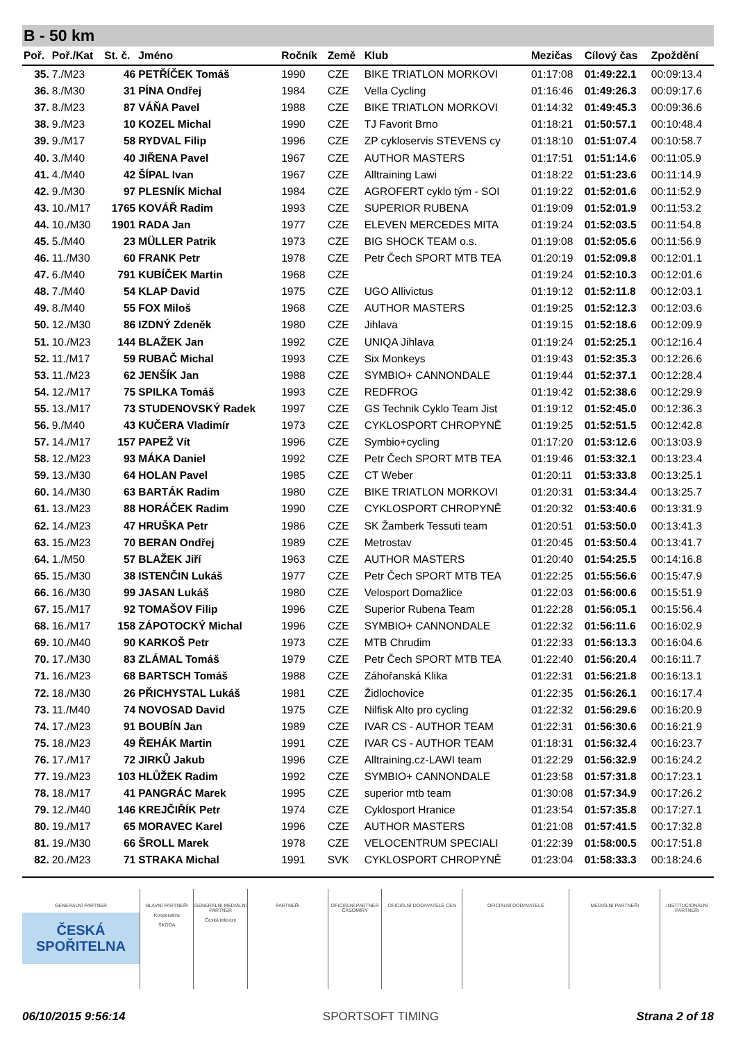B - 50 km
| Poř. | Poř./Kat | St. č. | Jméno | Ročník | Země | Klub | Mezičas | Cílový čas | Zpoždění |
| --- | --- | --- | --- | --- | --- | --- | --- | --- | --- |
| 35. | 7./M23 | 46 | PETŘÍČEK Tomáš | 1990 | CZE | BIKE TRIATLON MORKOVI | 01:17:08 | 01:49:22.1 | 00:09:13.4 |
| 36. | 8./M30 | 31 | PÍNA Ondřej | 1984 | CZE | Vella Cycling | 01:16:46 | 01:49:26.3 | 00:09:17.6 |
| 37. | 8./M23 | 87 | VÁŇA Pavel | 1988 | CZE | BIKE TRIATLON MORKOVI | 01:14:32 | 01:49:45.3 | 00:09:36.6 |
| 38. | 9./M23 | 10 | KOZEL Michal | 1990 | CZE | TJ Favorit Brno | 01:18:21 | 01:50:57.1 | 00:10:48.4 |
| 39. | 9./M17 | 58 | RYDVAL Filip | 1996 | CZE | ZP cykloservis STEVENS cy | 01:18:10 | 01:51:07.4 | 00:10:58.7 |
| 40. | 3./M40 | 40 | JIŘENA Pavel | 1967 | CZE | AUTHOR MASTERS | 01:17:51 | 01:51:14.6 | 00:11:05.9 |
| 41. | 4./M40 | 42 | ŠÍPAL Ivan | 1967 | CZE | Alltraining Lawi | 01:18:22 | 01:51:23.6 | 00:11:14.9 |
| 42. | 9./M30 | 97 | PLESNÍK Michal | 1984 | CZE | AGROFERT cyklo tým - SOI | 01:19:22 | 01:52:01.6 | 00:11:52.9 |
| 43. | 10./M17 | 1765 | KOVÁŘ Radim | 1993 | CZE | SUPERIOR RUBENA | 01:19:09 | 01:52:01.9 | 00:11:53.2 |
| 44. | 10./M30 | 1901 | RADA Jan | 1977 | CZE | ELEVEN MERCEDES MITA | 01:19:24 | 01:52:03.5 | 00:11:54.8 |
| 45. | 5./M40 | 23 | MÜLLER Patrik | 1973 | CZE | BIG SHOCK TEAM o.s. | 01:19:08 | 01:52:05.6 | 00:11:56.9 |
| 46. | 11./M30 | 60 | FRANK Petr | 1978 | CZE | Petr Čech SPORT MTB TEA | 01:20:19 | 01:52:09.8 | 00:12:01.1 |
| 47. | 6./M40 | 791 | KUBÍČEK Martin | 1968 | CZE | | 01:19:24 | 01:52:10.3 | 00:12:01.6 |
| 48. | 7./M40 | 54 | KLAP David | 1975 | CZE | UGO Allivictus | 01:19:12 | 01:52:11.8 | 00:12:03.1 |
| 49. | 8./M40 | 55 | FOX Miloš | 1968 | CZE | AUTHOR MASTERS | 01:19:25 | 01:52:12.3 | 00:12:03.6 |
| 50. | 12./M30 | 86 | IZDNÝ Zdeněk | 1980 | CZE | Jihlava | 01:19:15 | 01:52:18.6 | 00:12:09.9 |
| 51. | 10./M23 | 144 | BLAŽEK Jan | 1992 | CZE | UNIQA Jihlava | 01:19:24 | 01:52:25.1 | 00:12:16.4 |
| 52. | 11./M17 | 59 | RUBAČ Michal | 1993 | CZE | Six Monkeys | 01:19:43 | 01:52:35.3 | 00:12:26.6 |
| 53. | 11./M23 | 62 | JENŠÍK Jan | 1988 | CZE | SYMBIO+ CANNONDALE | 01:19:44 | 01:52:37.1 | 00:12:28.4 |
| 54. | 12./M17 | 75 | SPILKA Tomáš | 1993 | CZE | REDFROG | 01:19:42 | 01:52:38.6 | 00:12:29.9 |
| 55. | 13./M17 | 73 | STUDENOVSKÝ Radek | 1997 | CZE | GS Technik Cyklo Team Jist | 01:19:12 | 01:52:45.0 | 00:12:36.3 |
| 56. | 9./M40 | 43 | KUČERA Vladimír | 1973 | CZE | CYKLOSPORT CHROPYNĚ | 01:19:25 | 01:52:51.5 | 00:12:42.8 |
| 57. | 14./M17 | 157 | PAPEŽ Vít | 1996 | CZE | Symbio+cycling | 01:17:20 | 01:53:12.6 | 00:13:03.9 |
| 58. | 12./M23 | 93 | MÁKA Daniel | 1992 | CZE | Petr Čech SPORT MTB TEA | 01:19:46 | 01:53:32.1 | 00:13:23.4 |
| 59. | 13./M30 | 64 | HOLAN Pavel | 1985 | CZE | CT Weber | 01:20:11 | 01:53:33.8 | 00:13:25.1 |
| 60. | 14./M30 | 63 | BARTÁK Radim | 1980 | CZE | BIKE TRIATLON MORKOVI | 01:20:31 | 01:53:34.4 | 00:13:25.7 |
| 61. | 13./M23 | 88 | HORÁČEK Radim | 1990 | CZE | CYKLOSPORT CHROPYNĚ | 01:20:32 | 01:53:40.6 | 00:13:31.9 |
| 62. | 14./M23 | 47 | HRUŠKA Petr | 1986 | CZE | SK Žamberk Tessuti team | 01:20:51 | 01:53:50.0 | 00:13:41.3 |
| 63. | 15./M23 | 70 | BERAN Ondřej | 1989 | CZE | Metrostav | 01:20:45 | 01:53:50.4 | 00:13:41.7 |
| 64. | 1./M50 | 57 | BLAŽEK Jiří | 1963 | CZE | AUTHOR MASTERS | 01:20:40 | 01:54:25.5 | 00:14:16.8 |
| 65. | 15./M30 | 38 | ISTENČIN Lukáš | 1977 | CZE | Petr Čech SPORT MTB TEA | 01:22:25 | 01:55:56.6 | 00:15:47.9 |
| 66. | 16./M30 | 99 | JASAN Lukáš | 1980 | CZE | Velosport Domažlice | 01:22:03 | 01:56:00.6 | 00:15:51.9 |
| 67. | 15./M17 | 92 | TOMAŠOV Filip | 1996 | CZE | Superior Rubena Team | 01:22:28 | 01:56:05.1 | 00:15:56.4 |
| 68. | 16./M17 | 158 | ZÁPOTOCKÝ Michal | 1996 | CZE | SYMBIO+ CANNONDALE | 01:22:32 | 01:56:11.6 | 00:16:02.9 |
| 69. | 10./M40 | 90 | KARKOŠ Petr | 1973 | CZE | MTB Chrudim | 01:22:33 | 01:56:13.3 | 00:16:04.6 |
| 70. | 17./M30 | 83 | ZLÁMAL Tomáš | 1979 | CZE | Petr Čech SPORT MTB TEA | 01:22:40 | 01:56:20.4 | 00:16:11.7 |
| 71. | 16./M23 | 68 | BARTSCH Tomáš | 1988 | CZE | Záhořanská Klika | 01:22:31 | 01:56:21.8 | 00:16:13.1 |
| 72. | 18./M30 | 26 | PŘICHYSTAL Lukáš | 1981 | CZE | Židlochovice | 01:22:35 | 01:56:26.1 | 00:16:17.4 |
| 73. | 11./M40 | 74 | NOVOSAD David | 1975 | CZE | Nilfisk Alto pro cycling | 01:22:32 | 01:56:29.6 | 00:16:20.9 |
| 74. | 17./M23 | 91 | BOUBÍN Jan | 1989 | CZE | IVAR CS - AUTHOR TEAM | 01:22:31 | 01:56:30.6 | 00:16:21.9 |
| 75. | 18./M23 | 49 | ŘEHÁK Martin | 1991 | CZE | IVAR CS - AUTHOR TEAM | 01:18:31 | 01:56:32.4 | 00:16:23.7 |
| 76. | 17./M17 | 72 | JIRKŮ Jakub | 1996 | CZE | Alltraining.cz-LAWI team | 01:22:29 | 01:56:32.9 | 00:16:24.2 |
| 77. | 19./M23 | 103 | HLŮŽEK Radim | 1992 | CZE | SYMBIO+ CANNONDALE | 01:23:58 | 01:57:31.8 | 00:17:23.1 |
| 78. | 18./M17 | 41 | PANGRÁC Marek | 1995 | CZE | superior mtb team | 01:30:08 | 01:57:34.9 | 00:17:26.2 |
| 79. | 12./M40 | 146 | KREJČIŘÍK Petr | 1974 | CZE | Cyklosport Hranice | 01:23:54 | 01:57:35.8 | 00:17:27.1 |
| 80. | 19./M17 | 65 | MORAVEC Karel | 1996 | CZE | AUTHOR MASTERS | 01:21:08 | 01:57:41.5 | 00:17:32.8 |
| 81. | 19./M30 | 66 | ŠROLL Marek | 1978 | CZE | VELOCENTRUM SPECIALI | 01:22:39 | 01:58:00.5 | 00:17:51.8 |
| 82. | 20./M23 | 71 | STRAKA Michal | 1991 | SVK | CYKLOSPORT CHROPYNĚ | 01:23:04 | 01:58:33.3 | 00:18:24.6 |
GENERÁLNÍ PARTNER
ČESKÁ SPOŘITELNA
HLAVNÍ PARTNEŘI
Kooperativa
ŠKODA
GENERÁLNÍ MEDIÁLNÍ PARTNER
Česká televize
PARTNEŘI OFICIÁLNÍ PARTNER ČASOMÍRY OFICIÁLNÍ DODAVATELÉ CEN OFICIÁLNÍ DODAVATELÉ MEDIÁLNÍ PARTNEŘI INSTITUCIONÁLNÍ PARTNEŘI
06/10/2015 9:56:14 SPORTSOFT TIMING Strana 2 of 18